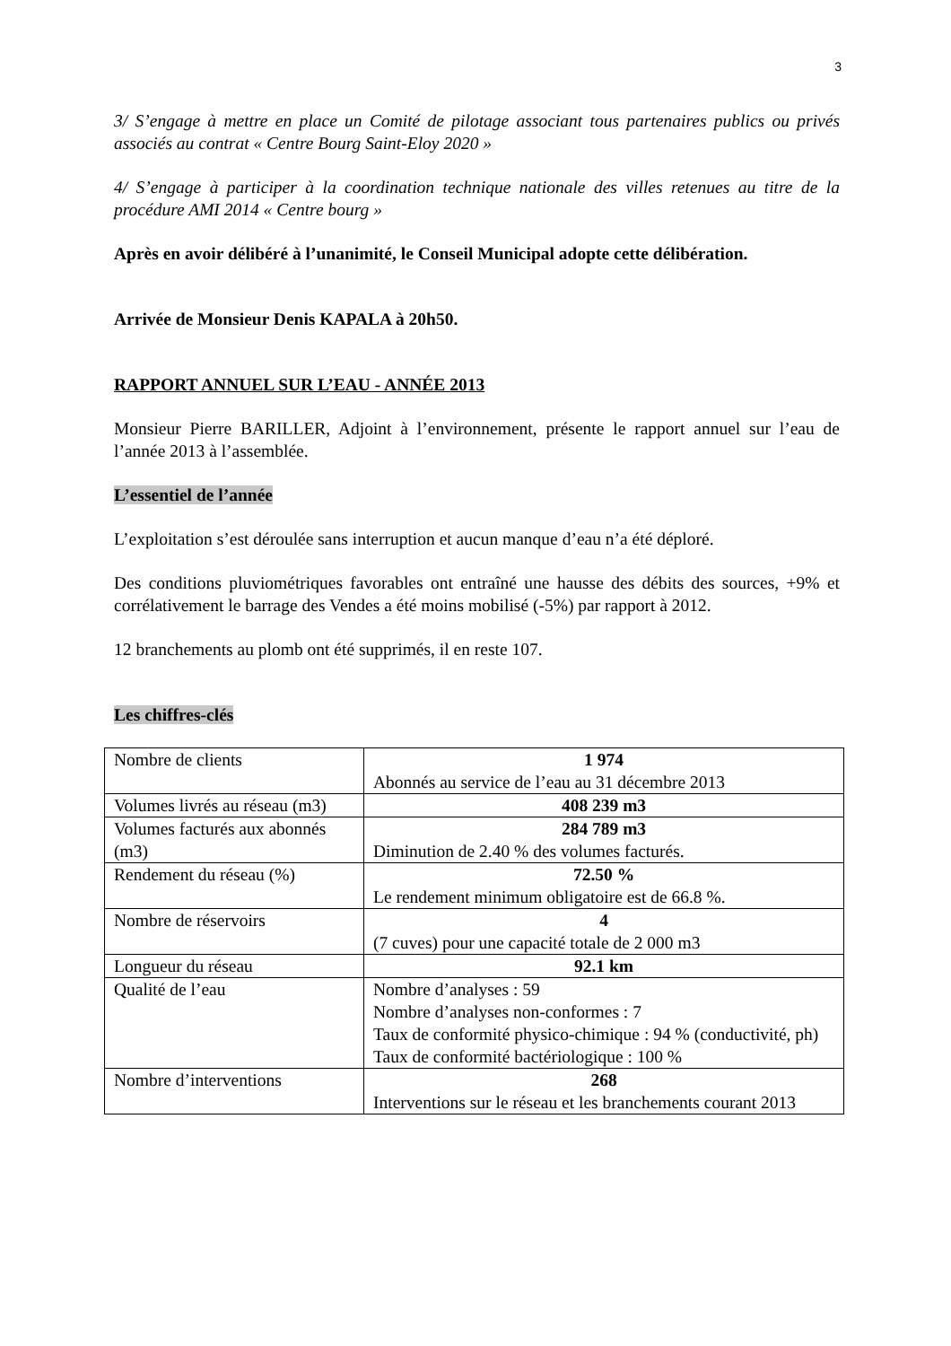3
3/ S’engage à mettre en place un Comité de pilotage associant tous partenaires publics ou privés associés au contrat « Centre Bourg Saint-Eloy 2020 »
4/ S’engage à participer à la coordination technique nationale des villes retenues au titre de la procédure AMI 2014 « Centre bourg »
Après en avoir délibéré à l’unanimité, le Conseil Municipal adopte cette délibération.
Arrivée de Monsieur Denis KAPALA à 20h50.
RAPPORT ANNUEL SUR L’EAU - ANNÉE 2013
Monsieur Pierre BARILLER, Adjoint à l’environnement, présente le rapport annuel sur l’eau de l’année 2013 à l’assemblée.
L’essentiel de l’année
L’exploitation s’est déroulée sans interruption et aucun manque d’eau n’a été déploré.
Des conditions pluviométriques favorables ont entraîné une hausse des débits des sources, +9% et corrélativement le barrage des Vendes a été moins mobilisé (-5%) par rapport à 2012.
12 branchements au plomb ont été supprimés, il en reste 107.
Les chiffres-clés
| Nombre de clients | 1 974 Abonnés au service de l’eau au 31 décembre 2013 |
| Volumes livrés au réseau (m3) | 408 239 m3 |
| Volumes facturés aux abonnés (m3) | 284 789 m3 Diminution de 2.40 % des volumes facturés. |
| Rendement du réseau (%) | 72.50 % Le rendement minimum obligatoire est de 66.8 %. |
| Nombre de réservoirs | 4 (7 cuves) pour une capacité totale de 2 000 m3 |
| Longueur du réseau | 92.1 km |
| Qualité de l’eau | Nombre d’analyses : 59 Nombre d’analyses non-conformes : 7 Taux de conformité physico-chimique : 94 % (conductivité, ph) Taux de conformité bactériologique : 100 % |
| Nombre d’interventions | 268 Interventions sur le réseau et les branchements courant 2013 |